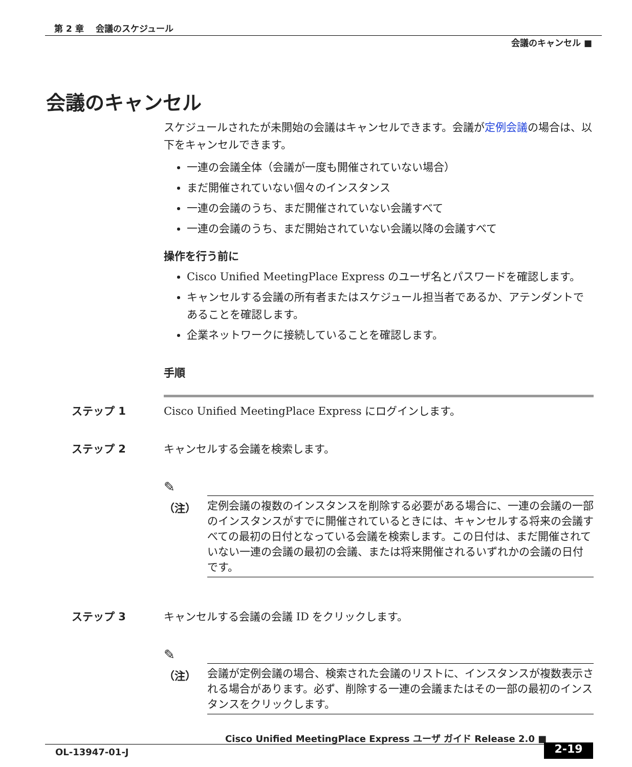第 2 章　 会議のスケジュール
会議のキャンセル ■
会議のキャンセル
スケジュールされたが未開始の会議はキャンセルできます。会議が定例会議の場合は、以下をキャンセルできます。
一連の会議全体（会議が一度も開催されていない場合）
まだ開催されていない個々のインスタンス
一連の会議のうち、まだ開催されていない会議すべて
一連の会議のうち、まだ開始されていない会議以降の会議すべて
操作を行う前に
Cisco Unified MeetingPlace Express のユーザ名とパスワードを確認します。
キャンセルする会議の所有者またはスケジュール担当者であるか、アテンダントであることを確認します。
企業ネットワークに接続していることを確認します。
手順
ステップ 1 Cisco Unified MeetingPlace Express にログインします。
ステップ 2 キャンセルする会議を検索します。
✎
（注）
定例会議の複数のインスタンスを削除する必要がある場合に、一連の会議の一部のインスタンスがすでに開催されているときには、キャンセルする将来の会議すべての最初の日付となっている会議を検索します。この日付は、まだ開催されていない一連の会議の最初の会議、または将来開催されるいずれかの会議の日付です。
ステップ 3 キャンセルする会議の会議 ID をクリックします。
✎
（注）
会議が定例会議の場合、検索された会議のリストに、インスタンスが複数表示される場合があります。必ず、削除する一連の会議またはその一部の最初のインスタンスをクリックします。
Cisco Unified MeetingPlace Express ユーザ ガイド Release 2.0 ■
OL-13947-01-J 2-19